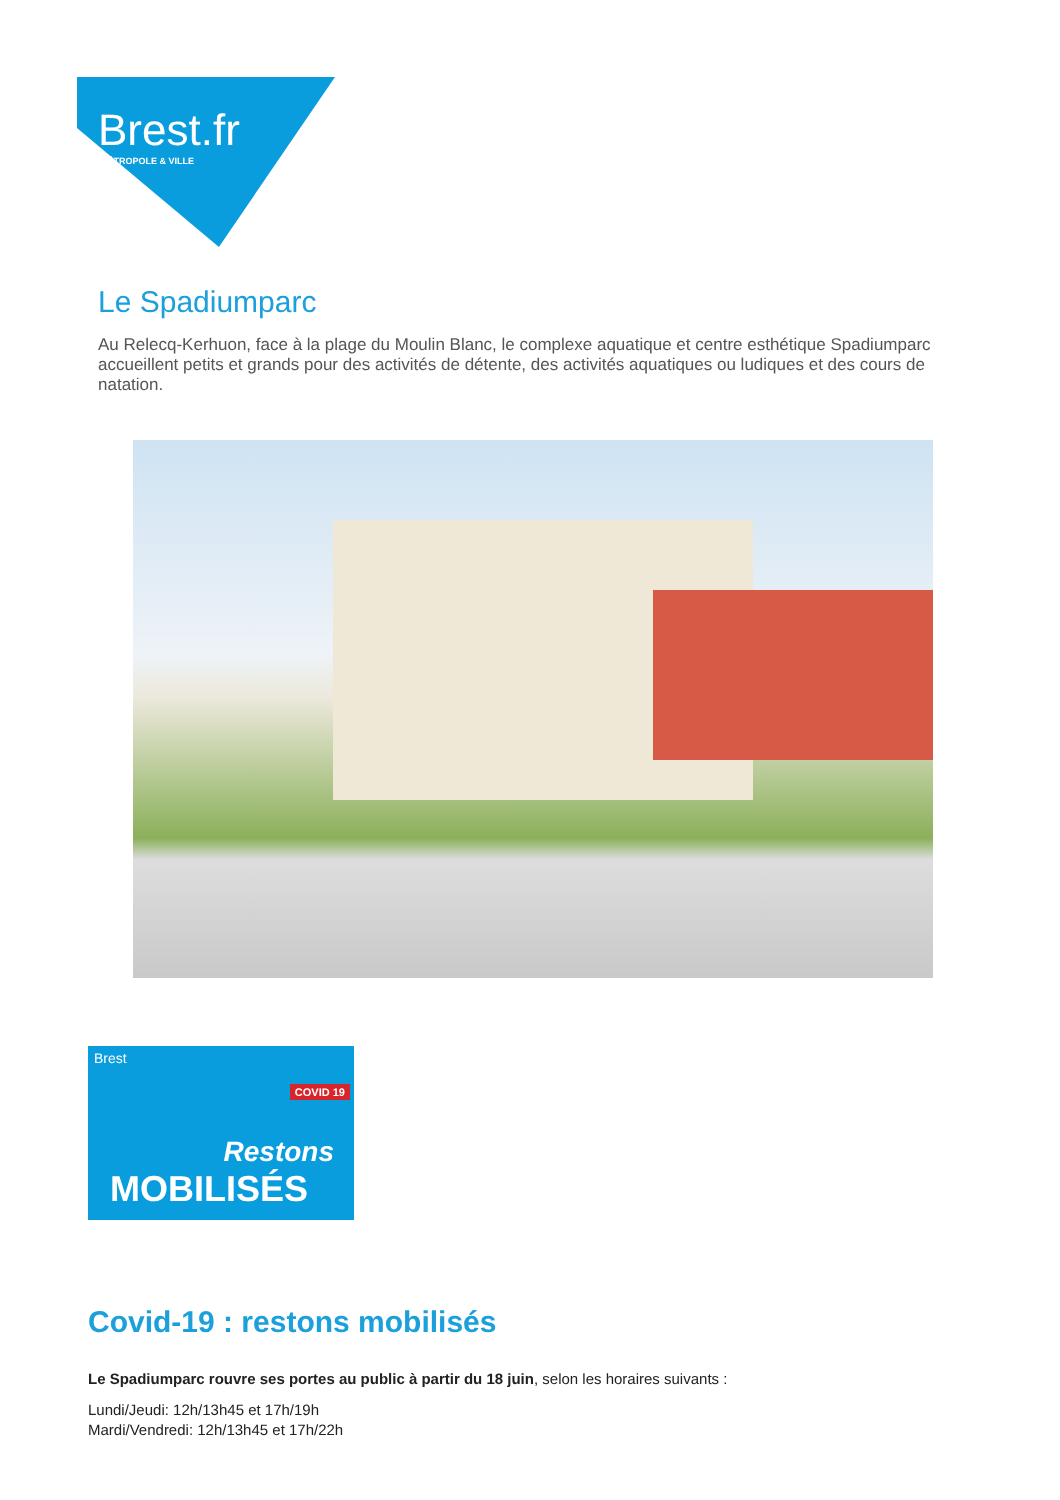Brest.fr
MÉTROPOLE & VILLE
Le Spadiumparc
Au Relecq-Kerhuon, face à la plage du Moulin Blanc, le complexe aquatique et centre esthétique Spadiumparc accueillent petits et grands pour des activités de détente, des activités aquatiques ou ludiques et des cours de natation.
Brest
COVID 19
Restons
MOBILISÉS
Covid-19 : restons mobilisés
Le Spadiumparc rouvre ses portes au public à partir du 18 juin, selon les horaires suivants :
Lundi/Jeudi: 12h/13h45 et 17h/19h
Mardi/Vendredi: 12h/13h45 et 17h/22h